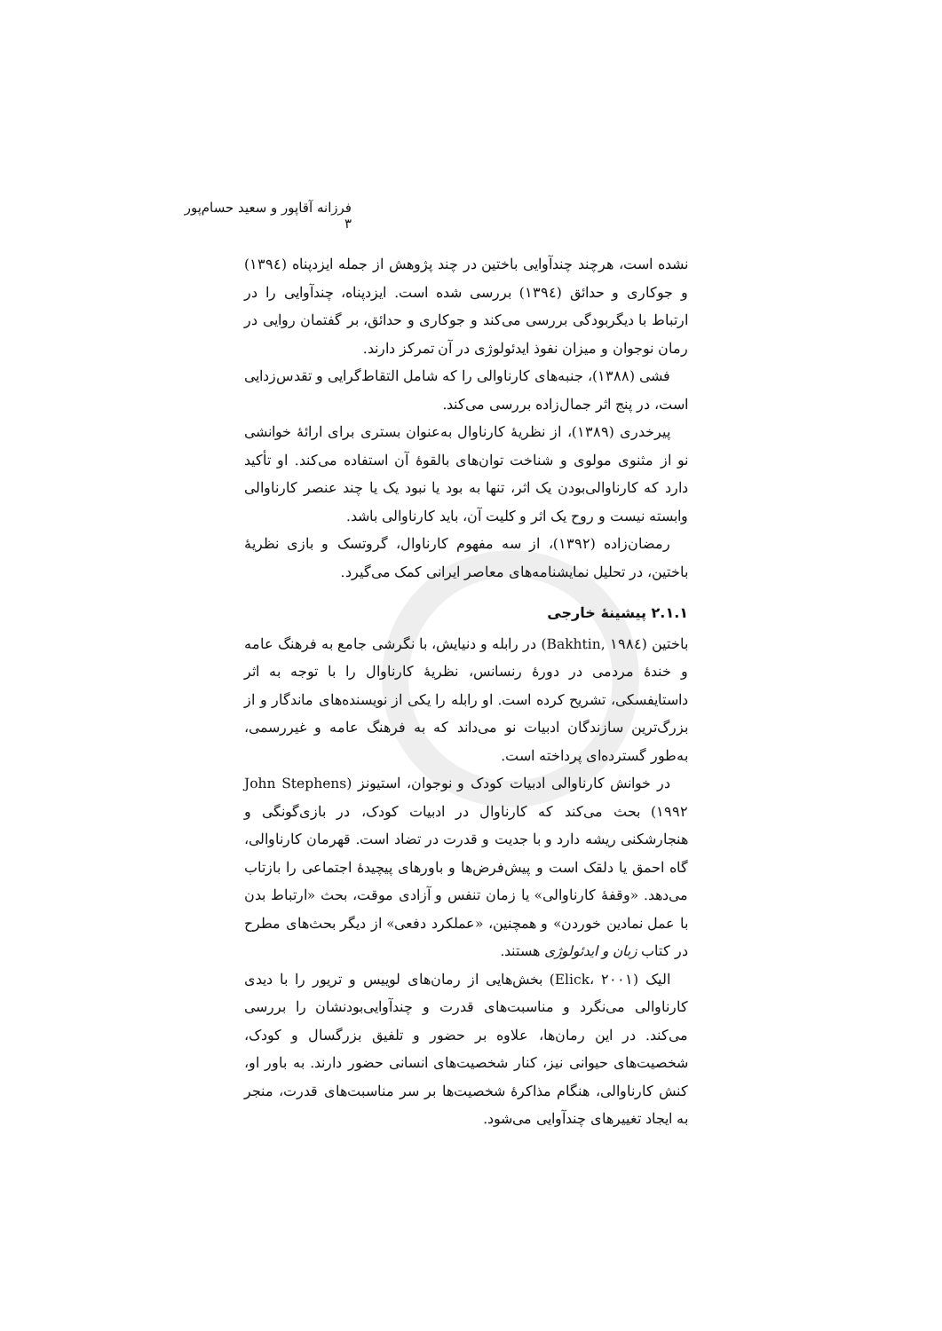فرزانه آقاپور و سعید حسام‌پور ۳
نشده است، هرچند چندآوایی باختین در چند پژوهش از جمله ایزدپناه (۱۳۹٤) و جوکاری و حدائق (۱۳۹٤) بررسی شده است. ایزدپناه، چندآوایی را در ارتباط با دیگربودگی بررسی می‌کند و جوکاری و حدائق، بر گفتمان روایی در رمان نوجوان و میزان نفوذ ایدئولوژی در آن تمرکز دارند.
فشی (۱۳۸۸)، جنبه‌های کارناوالی را که شامل التقاط‌گرایی و تقدس‌زدایی است، در پنج اثر جمال‌زاده بررسی می‌کند.
پیرخدری (۱۳۸۹)، از نظریهٔ کارناوال به‌عنوان بستری برای ارائهٔ خوانشی نو از مثنوی مولوی و شناخت توان‌های بالقوهٔ آن استفاده می‌کند. او تأکید دارد که کارناوالی‌بودن یک اثر، تنها به بود یا نبود یک یا چند عنصر کارناوالی وابسته نیست و روح یک اثر و کلیت آن، باید کارناوالی باشد.
رمضان‌زاده (۱۳۹۲)، از سه مفهوم کارناوال، گروتسک و بازی نظریهٔ باختین، در تحلیل نمایشنامه‌های معاصر ایرانی کمک می‌گیرد.
۲.۱.۱ پیشینهٔ خارجی
باختین (Bakhtin, ۱۹۸٤) در رابله و دنیایش، با نگرشی جامع به فرهنگ عامه و خندهٔ مردمی در دورهٔ رنسانس، نظریهٔ کارناوال را با توجه به اثر داستایفسکی، تشریح کرده است. او رابله را یکی از نویسنده‌های ماندگار و از بزرگ‌ترین سازندگان ادبیات نو می‌داند که به فرهنگ عامه و غیررسمی، به‌طور گسترده‌ای پرداخته است.
در خوانش کارناوالی ادبیات کودک و نوجوان، استیونز (John Stephens ۱۹۹۲) بحث می‌کند که کارناوال در ادبیات کودک، در بازی‌گونگی و هنجارشکنی ریشه دارد و با جدیت و قدرت در تضاد است. قهرمان کارناوالی، گاه احمق یا دلقک است و پیش‌فرض‌ها و باورهای پیچیدهٔ اجتماعی را بازتاب می‌دهد. «وقفهٔ کارناوالی» یا زمان تنفس و آزادی موقت، بحث «ارتباط بدن با عمل نمادین خوردن» و همچنین، «عملکرد دفعی» از دیگر بحث‌های مطرح در کتاب زبان و ایدئولوژی هستند.
الیک (Elick، ۲۰۰۱) بخش‌هایی از رمان‌های لوییس و تریور را با دیدی کارناوالی می‌نگرد و مناسبت‌های قدرت و چندآوایی‌بودنشان را بررسی می‌کند. در این رمان‌ها، علاوه بر حضور و تلفیق بزرگسال و کودک، شخصیت‌های حیوانی نیز، کنار شخصیت‌های انسانی حضور دارند. به باور او، کنش کارناوالی، هنگام مذاکرهٔ شخصیت‌ها بر سر مناسبت‌های قدرت، منجر به ایجاد تغییرهای چندآوایی می‌شود.